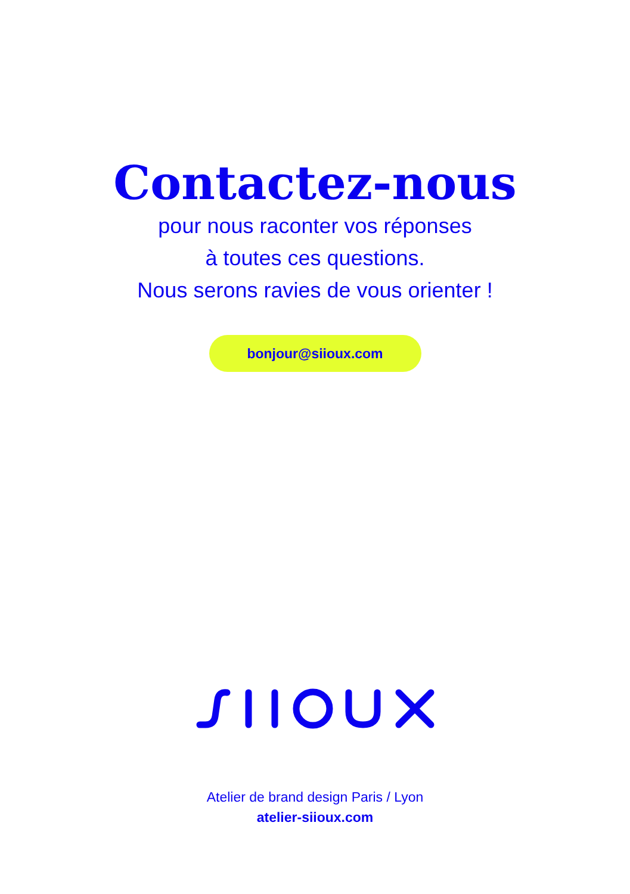Contactez-nous
pour nous raconter vos réponses
à toutes ces questions.
Nous serons ravies de vous orienter !
bonjour@siioux.com
Atelier de brand design Paris / Lyon
atelier-siioux.com